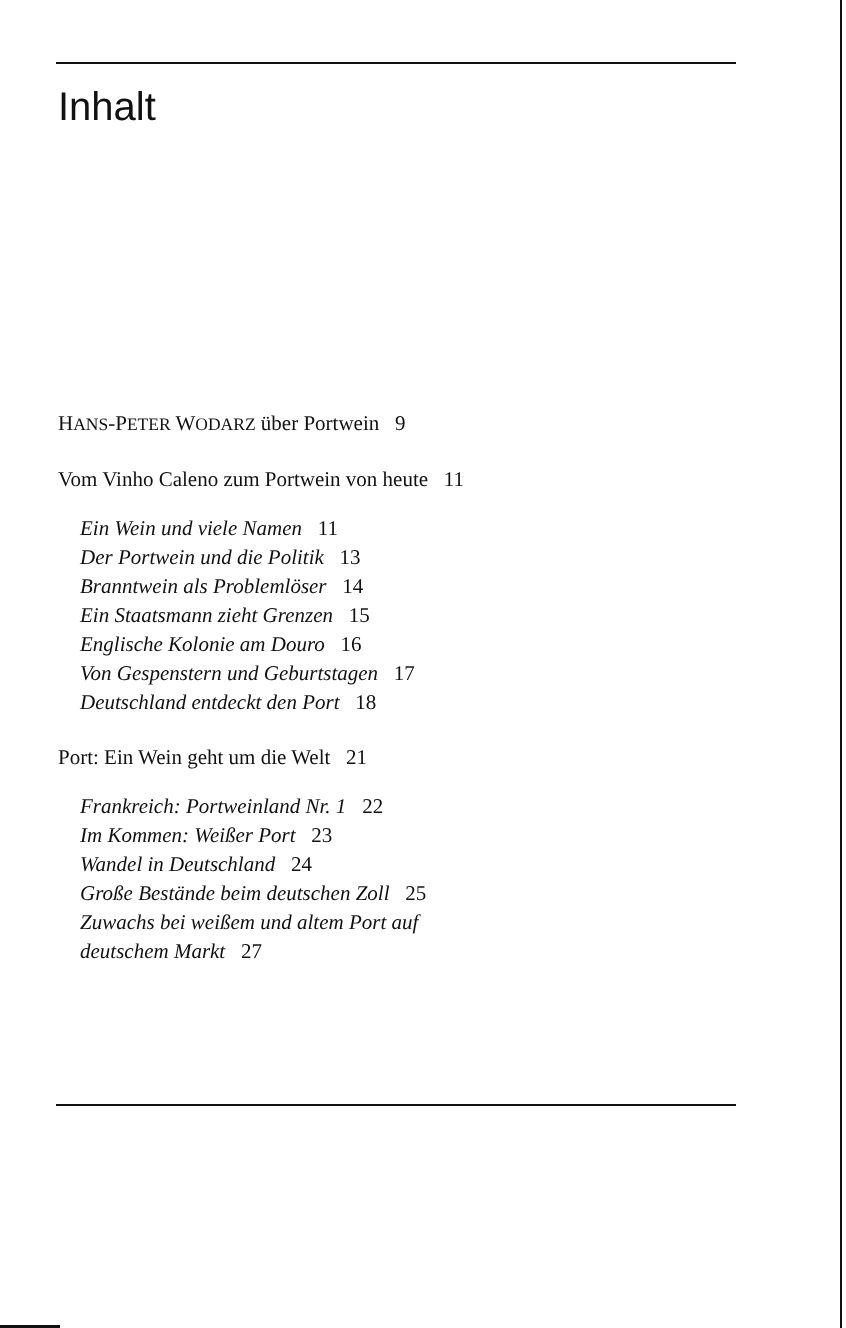Inhalt
HANS-PETER WODARZ über Portwein 9
Vom Vinho Caleno zum Portwein von heute 11
Ein Wein und viele Namen 11
Der Portwein und die Politik 13
Branntwein als Problemlöser 14
Ein Staatsmann zieht Grenzen 15
Englische Kolonie am Douro 16
Von Gespenstern und Geburtstagen 17
Deutschland entdeckt den Port 18
Port: Ein Wein geht um die Welt 21
Frankreich: Portweinland Nr. 1 22
Im Kommen: Weißer Port 23
Wandel in Deutschland 24
Große Bestände beim deutschen Zoll 25
Zuwachs bei weißem und altem Port auf
deutschem Markt 27